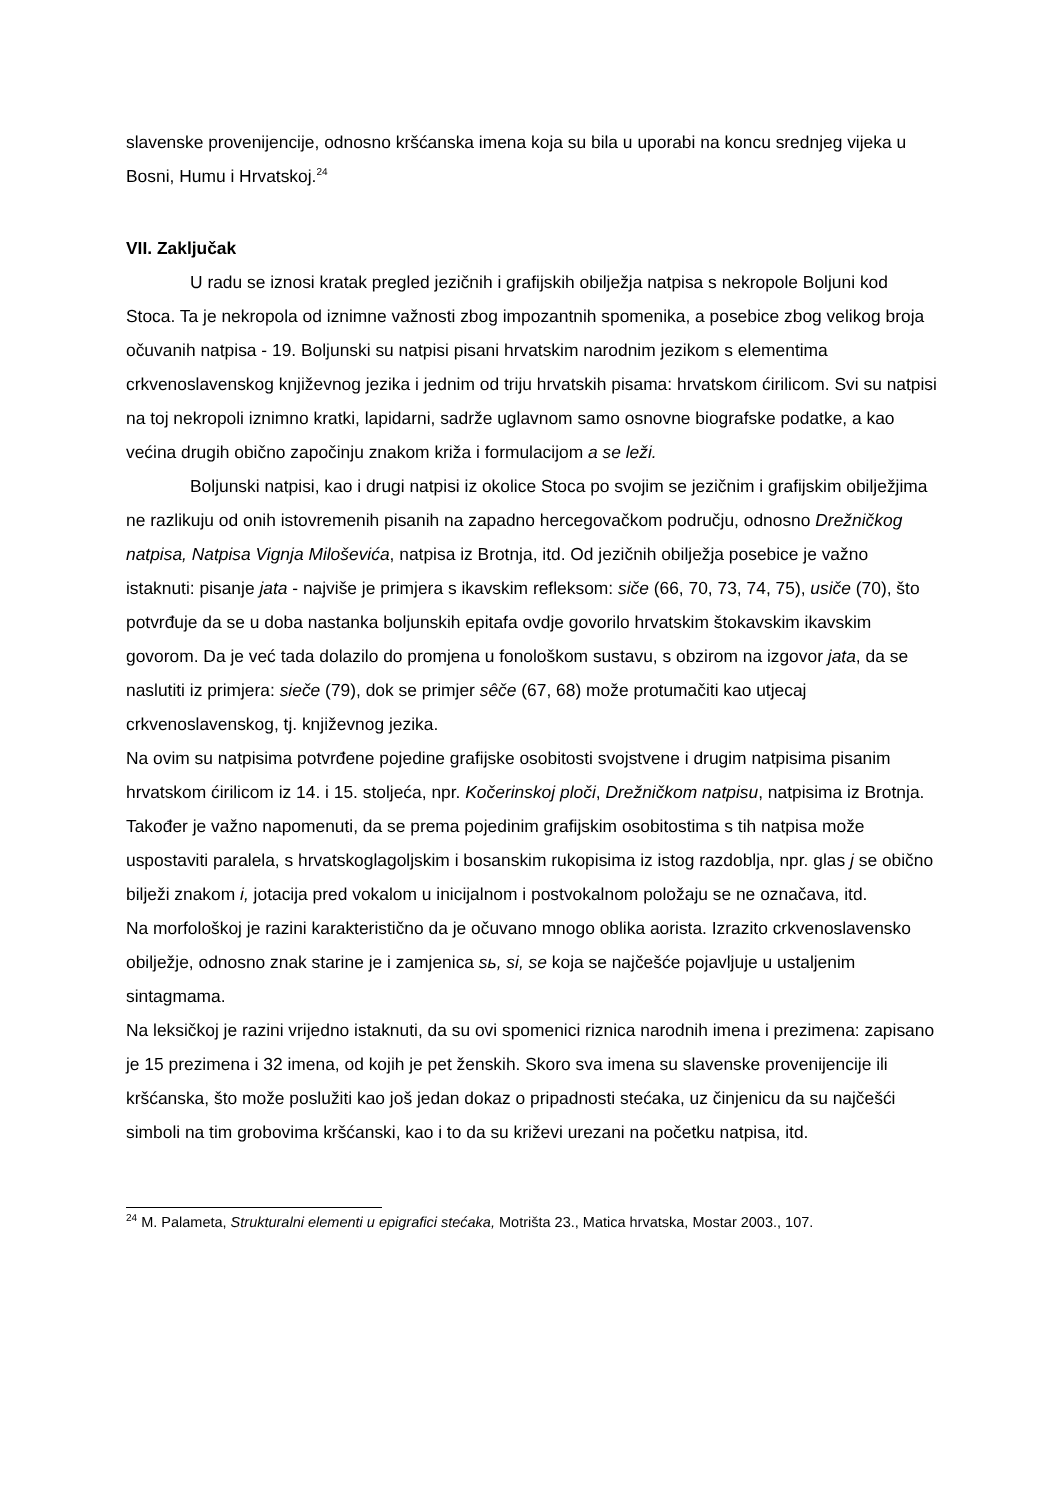slavenske provenijencije, odnosno kršćanska imena koja su bila u uporabi na koncu srednjeg vijeka u Bosni, Humu i Hrvatskoj.<sup>24</sup>
VII. Zaključak
U radu se iznosi kratak pregled jezičnih i grafijskih obilježja natpisa s nekropole Boljuni kod Stoca. Ta je nekropola od iznimne važnosti zbog impozantnih spomenika, a posebice zbog velikog broja očuvanih natpisa - 19. Boljunski su natpisi pisani hrvatskim narodnim jezikom s elementima crkvenoslavenskog književnog jezika i jednim od triju hrvatskih pisama: hrvatskom ćirilicom. Svi su natpisi na toj nekropoli iznimno kratki, lapidarni, sadrže uglavnom samo osnovne biografske podatke, a kao većina drugih obično započinju znakom križa i formulacijom a se leži.
Boljunski natpisi, kao i drugi natpisi iz okolice Stoca po svojim se jezičnim i grafijskim obilježjima ne razlikuju od onih istovremenih pisanih na zapadno hercegovačkom području, odnosno Drežničkog natpisa, Natpisa Vignja Miloševića, natpisa iz Brotnja, itd. Od jezičnih obilježja posebice je važno istaknuti: pisanje jata - najviše je primjera s ikavskim refleksom: siče (66, 70, 73, 74, 75), usiče (70), što potvrđuje da se u doba nastanka boljunskih epitafa ovdje govorilo hrvatskim štokavskim ikavskim govorom. Da je već tada dolazilo do promjena u fonološkom sustavu, s obzirom na izgovor jata, da se naslutiti iz primjera: sieče (79), dok se primjer sêče (67, 68) može protumačiti kao utjecaj crkvenoslavenskog, tj. književnog jezika.
Na ovim su natpisima potvrđene pojedine grafijske osobitosti svojstvene i drugim natpisima pisanim hrvatskom ćirilicom iz 14. i 15. stoljeća, npr. Kočerinskoj ploči, Drežničkom natpisu, natpisima iz Brotnja. Također je važno napomenuti, da se prema pojedinim grafijskim osobitostima s tih natpisa može uspostaviti paralela, s hrvatskoglagoljskim i bosanskim rukopisima iz istog razdoblja, npr. glas j se obično bilježi znakom i, jotacija pred vokalom u inicijalnom i postvokalnom položaju se ne označava, itd.
Na morfološkoj je razini karakteristično da je očuvano mnogo oblika aorista. Izrazito crkvenoslavensko obilježje, odnosno znak starine je i zamjenica sь, si, se koja se najčešće pojavljuje u ustaljenim sintagmama.
Na leksičkoj je razini vrijedno istaknuti, da su ovi spomenici riznica narodnih imena i prezimena: zapisano je 15 prezimena i 32 imena, od kojih je pet ženskih. Skoro sva imena su slavenske provenijencije ili kršćanska, što može poslužiti kao još jedan dokaz o pripadnosti stećaka, uz činjenicu da su najčešći simboli na tim grobovima kršćanski, kao i to da su križevi urezani na početku natpisa, itd.
<sup>24</sup> M. Palameta, Strukturalni elementi u epigrafici stećaka, Motrišta 23., Matica hrvatska, Mostar 2003., 107.